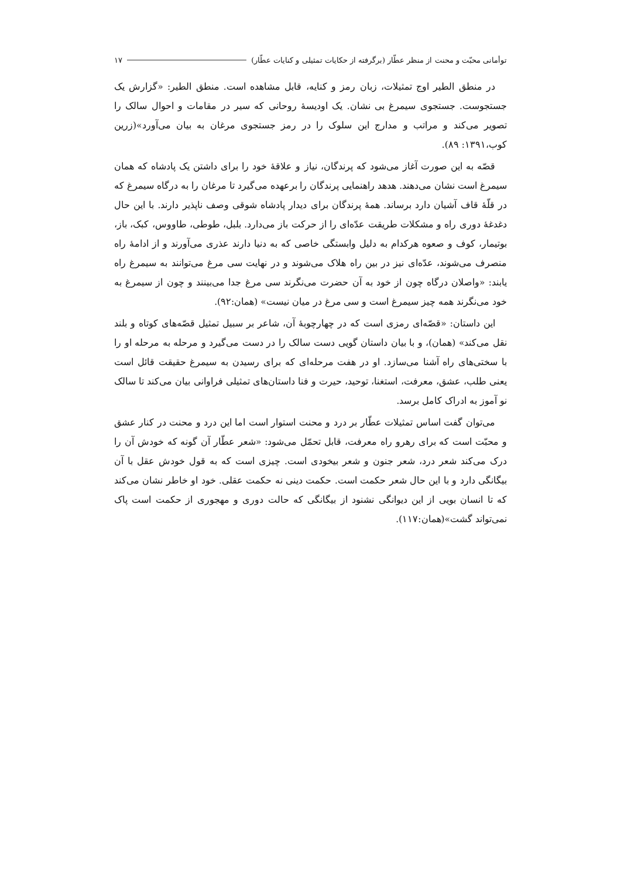توأمانی محبّت و محنت از منظر عطّار (برگرفته از حکایات تمثیلی و کنایات عطّار) ۱۷
در منطق الطیر اوج تمثیلات، زبان رمز و کنایه، قابل مشاهده است. منطق الطیر: «گزارش یک جستجوست. جستجوی سیمرغ بی نشان. یک اودیسهٔ روحانی که سیر در مقامات و احوال سالک را تصویر می‌کند و مراتب و مدارج این سلوک را در رمز جستجوی مرغان به بیان می‌آورد»(زرین کوب،۱۳۹۱: ۸۹).
قصّه به این صورت آغاز می‌شود که پرندگان، نیاز و علاقهٔ خود را برای داشتن یک پادشاه که همان سیمرغ است نشان می‌دهند. هدهد راهنمایی پرندگان را برعهده می‌گیرد تا مرغان را به درگاه سیمرغ که در قلّهٔ قاف آشیان دارد برساند. همهٔ پرندگان برای دیدار پادشاه شوقی وصف ناپذیر دارند. با این حال دغدغهٔ دوری راه و مشکلات طریقت عدّه‌ای را از حرکت باز می‌دارد. بلبل، طوطی، طاووس، کبک، باز، بوتیمار، کوف و صعوه هرکدام به دلیل وابستگی خاصی که به دنیا دارند عذری می‌آورند و از ادامهٔ راه منصرف می‌شوند، عدّه‌ای نیز در بین راه هلاک می‌شوند و در نهایت سی مرغ می‌توانند به سیمرغ راه یابند: «واصلان درگاه چون از خود به آن حضرت می‌نگرند سی مرغ جدا می‌بینند و چون از سیمرغ به خود می‌نگرند همه چیز سیمرغ است و سی مرغ در میان نیست» (همان:۹۲).
این داستان: «قصّه‌ای رمزی است که در چهارچوبهٔ آن، شاعر بر سبیل تمثیل قصّه‌های کوتاه و بلند نقل می‌کند» (همان)، و با بیان داستان گویی دست سالک را در دست می‌گیرد و مرحله به مرحله او را با سختی‌های راه آشنا می‌سازد. او در هفت مرحله‌ای که برای رسیدن به سیمرغ حقیقت قائل است یعنی طلب، عشق، معرفت، استغنا، توحید، حیرت و فنا داستان‌های تمثیلی فراوانی بیان می‌کند تا سالک نو آموز به ادراک کامل برسد.
می‌توان گفت اساس تمثیلات عطّار بر درد و محنت استوار است اما این درد و محنت در کنار عشق و محبّت است که برای رهرو راه معرفت، قابل تحمّل می‌شود: «شعر عطّار آن گونه که خودش آن را درک می‌کند شعر درد، شعر جنون و شعر بیخودی است. چیزی است که به قول خودش عقل با آن بیگانگی دارد و با این حال شعر حکمت است. حکمت دینی نه حکمت عقلی. خود او خاطر نشان می‌کند که تا انسان بویی از این دیوانگی نشنود از بیگانگی که حالت دوری و مهجوری از حکمت است پاک نمی‌تواند گشت»(همان:۱۱۷).